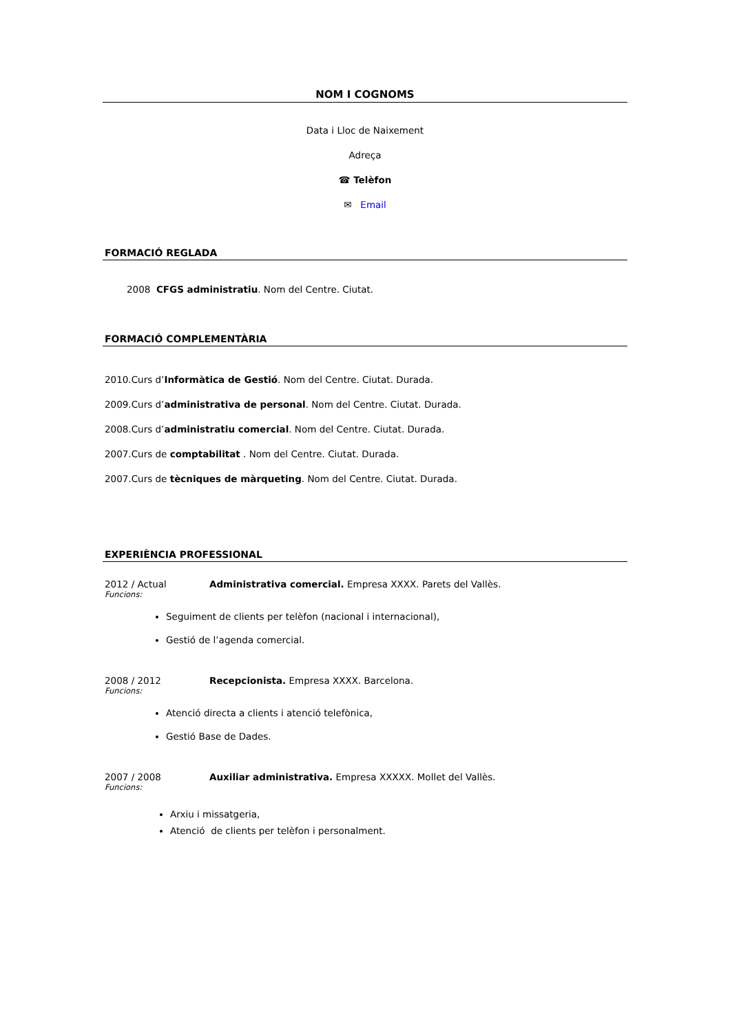NOM I COGNOMS
Data i Lloc de Naixement
Adreça
☎ Telèfon
✉ Email
FORMACIÓ REGLADA
2008 CFGS administratiu. Nom del Centre. Ciutat.
FORMACIÓ COMPLEMENTÀRIA
2010.Curs d’Informàtica de Gestió. Nom del Centre. Ciutat. Durada.
2009.Curs d’administrativa de personal. Nom del Centre. Ciutat. Durada.
2008.Curs d’administratiu comercial. Nom del Centre. Ciutat. Durada.
2007.Curs de comptabilitat . Nom del Centre. Ciutat. Durada.
2007.Curs de tècniques de màrqueting. Nom del Centre. Ciutat. Durada.
EXPERIÈNCIA PROFESSIONAL
2012 / Actual Administrativa comercial. Empresa XXXX. Parets del Vallès.
Funcions:
Seguiment de clients per telèfon (nacional i internacional),
Gestió de l’agenda comercial.
2008 / 2012 Recepcionista. Empresa XXXX. Barcelona.
Funcions:
Atenció directa a clients i atenció telefònica,
Gestió Base de Dades.
2007 / 2008 Auxiliar administrativa. Empresa XXXXX. Mollet del Vallès.
Funcions:
Arxiu i missatgeria,
Atenció de clients per telèfon i personalment.